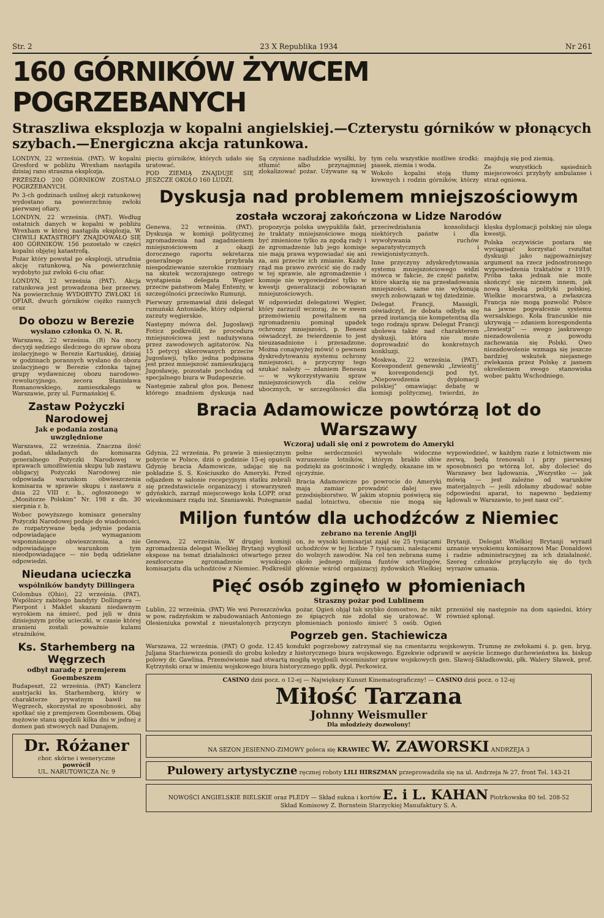Str. 2 23 X Republika 1934 Nr 261
160 GÓRNIKÓW ŻYWCEM POGRZEBANYCH
Straszliwa eksplozja w kopalni angielskiej.—Czterystu górników w płonących szybach.—Energiczna akcja ratunkowa.
LONDYN, 22 września. (PAT). W kopalni Gresford w pobliżu Wrexham nastąpiła dzisiaj rano straszna eksplozja.
PRZESZŁO 200 GÓRNIKÓW ZOSTAŁO POGRZEBANYCH.
Po 3-ch godzinach usilnej akcji ratunkowej wydostano na powierzchnię zwłoki pierwszej ofiary.
LONDYN, 22 września. (PAT). Według ostatnich danych w kopalni w pobliżu Wrexham w której nastąpiła eksplozja, W CHWILI KATASTROFY ZNAJDOWAŁO SIĘ 400 GÓRNIKÓW. 156 pozostało w części kopalni objętej katastrofą.
Pożar który powstał po eksplozji, utrudnia akcję ratunkową. Na powierzchnię wydobyto już zwłoki 6-ciu ofiar.
LONDYN, 12 września (PAT). Akcja ratunkowa jest prowadzona bez przerwy. Na powierzchnię WYDOBYTO ZWŁOKI 16 OFIAR. dwuch górników ciężko rannych oraz
Do obozu w Berezie
wysłano członka O. N. R.
Warszawa, 22 września. (B) Na mocy decyzji sędziego śledczego do spraw obozu izolacyjnego w Berezie Kartuskiej, dzisiaj w godzinach porannych wysłano do obozu izolacyjnego w Berezie członka tajnej grupy wydawniczej obozu narodowo-rewolucyjnego, zecera Stanisława Romanowskiego, zamieszkałego w Warszawie, przy ul. Furmańskiej 6.
Zastaw Pożyczki Narodowej
Jak e podania zostaną uwzględnione
Warszawa, 22 września. Znaczna ilość podań, składanych do komisarza generalnego Pożyczki Narodowej w sprawach umożliwienia skupu lub zastawu obligacyj Pożyczki Narodowej nie odpowiada warunkom obwieszczenia komisarza w sprawie skupu i zastawu z dnia 22 VIII r. b., ogłoszonego w „Monitorze Polskim“ Nr. 198 z dn. 30 sierpnia r. b.
Wobec powyższego komisarz generalny Pożyczki Narodowej podaje do wiadomości, że rozpatrywane będą jedynie podania odpowiadające wymaganiom wspomnianego obwieszczenia, a nie odpowiadające warunkom tym nieodpowiadające — nie będą udzielane odpowiedzi.
Nieudana ucieczka
wspólników bandyty Dillingera
Colombus (Ohio), 22 września. (PAT). Wspólnicy zabitego bandyty Dollingera — Pierpont i Maklet skazani niedawnym wyrokiem na śmierć, pod jęli w dniu dzisiejszym próbę ucieczki, w czasie której zranieni zostali poważnie kulami strażników.
Ks. Starhemberg na Węgrzech
odbył naradę z premjerem Goembeszem
Budapeszt, 22 września. (PAT) Kanclerz austrjacki ks. Starhemberg, który w charakterze prywatnym bawił na Węgrzech, skorzystał ze sposobności, aby spotkać się z premjerem Goembosem. Obaj mężowie stanu spędzili kilka dni w jednej z domen pań stwowych nad Dunajem.
Dr. Różaner
chor. skórne i weneryczne
powrócił
UL. NARUTOWICZA Nr. 9
pięciu górników, których udało się uratować.
POD ZIEMIĄ ZNAJDUJE SIĘ JESZCZE OKOŁO 160 LUDZI.
Są czynione nadludzkie wysiłki, by stłumić albo przynajmniej zlokalizować pożar. Używane są w tym celu wszystkie możliwe środki: piasek, ziemia i woda.
Wokoło kopalni stoją tłumy krewnych i rodzin górników, którzy znajdują się pod ziemią.
Ze wszystkich sąsiednich miejscowości przybyły ambulanse i straż ogniowa.
Dyskusja nad problemem mniejszościowym
została wczoraj zakończona w Lidze Narodów
Genewa, 22 września. (PAT). Dyskusja w komisji politycznej zgromadzenia nad zagadnieniem mniejszościowem z okazji dorocznego raportu sekretarza generalnego przybrała niespodziewanie szerokie rozmiary na skutek wczorajszego ostrego wystąpienia delegata Węgier przeciw państwom Małej Ententy, w szczególności przeciwko Rumunji.
Pierwszy przemawiał dziś delegat rumuński Antoniade, który odpierał zarzuty węgierskie.
Następny mówca del. Jugosławji Foticz podkreślił, że procedura mniejszościowa jest nadużywana przez zawodowych agitatorów. Na 15 petycyj skierowanych przeciw Jugosławji, tylko jedna podpisana jest przez mniejszość zamieszkującą Jugosławję, pozostałe pochodzą od specjalnego biura w Budapeszcie.
Następnie zabrał głos pos. Benesz którego znadniem dyskusja nad propozycja polska uwypukliła fakt, że traktaty mniejszościowe mogą być zmienione tylko za zgodą rady i że zgromadzenie lub jego komisje nie mają prawa wypowiadać się ani za, ani przeciw ich zmianie. Każdy rząd ma prawo zwrócić się do rady w tej sprawie, ale zgromadzenie i komisje nie wypowiedzieć tylko w kwestji generalizacji zobowiązań mniejszościowych.
W odpowiedzi delegatowi Węgier, który zarzucił wczoraj, że w swem przemówieniu powitalnem na zgromadzeniu pominął upadek ochronny mniejszości, p. Benesz oświadczył, że twierdzenie to jest nieuzasadnione i przesadzone. Można conajwyżej mówić o pewnem dyskredytowaniu systemu ochrony mniejszości, a przyczyny tego szukać należy — zdaniem Benesza — w wykorzystywaniu spraw mniejszościowych dla celów ubocznych, w szczególności dla przeciwdziałania konsolidacji niektórych państw i dla wywoływania ruchów separatystycznych i rewizjonistycznych.
Inne przyczyny zdyskredytowania systemu mniejszościowego widzi mówca w fakcie, że część państw, które skarżą się na przesładowania mniejszości, same nie wykonują swych zobowiązań w tej dziedzinie.
Delegat Francji, Massigli, oświadczył, że debata odbyła się przed instancją nie kompetentną dla tego rodzaju spraw. Delegat Francji ubolewa także nad charakterem dyskusji, która nie może doprowadzić do konkretnych konkluzji.
Moskwa, 22 września. (PAT). Korespondent genewski „Izwiestij“ w korespondencji pod tyt. „Niepowodzenia dyplomacji polskiej“ omawiając debatę w komisji politycznej, twierdzi, że klęska dyplomacji polskiej nie ulega kwestji.
Polska oczywiście postara się wyciągnąć korzystać rezultat dyskusji jako najpoważniejszy argument na rzecz jednostronnego wypowiedzenia traktatów z 1919. Próba taka jednak nie może skończyć się niczem innem, jak nową klęską polityki polskiej. Wielkie mocarstwa, a zwłaszcza Francja nie mogą pozwolić Polsce na jawne pogwałcenie systemu wersalskiego. Koła francuskie nie ukrywają — zdaniem korespondenta „Izwiestji“ — swego jaskrawego niezadowolenia z powodu zachowania się Polski. Owo niezadowolenie wzmaga się jeszcze bardziej wskutek niejasnego zwlekania przez Polskę z jasnem określeniem swego stanowiska wobec paktu Wschodniego.
Bracia Adamowicze powtórzą lot do Warszawy
Wczoraj udali się oni z powrotem do Ameryki
Gdynia, 22 września. Po prawie 3 miesięcznym pobycie w Polsce, dziś o godzinie 15-ej opuścili Gdynię bracia Adamowicze, udając się na pokładzie S. S. Kościuszko do Ameryki. Przed odjazdem w salonie recepcyjnym statku zebrali się przedstawiciele organizacyj i stowarzyszeń gdyńskich, zarząd miejscowego koła LOPP, oraz wicekomisarz rządu inż. Szaniawski. Pożegnanie pełne serdeczności wywołało widoczne wzruszenie lotników, którym brakło słów podzięki za gościnność i względy, okazane im w ojczyźnie.
Bracia Adamowicze po powrocie do Ameryki mają zamiar prowadzić dalej swe przedsiębiorstwo. W jakim stopniu poświęcą się nadal lotnictwu, obecnie nie mogą się wypowiedzieć, w każdym razie z lotnictwem nie zerwą, będą trenowali i przy pierwszej sposobności po wtórzą lot, aby dolecieć do Warszawy bez lądowania. „Wszystko — jak mówią — jest zależne od warunków materjalnych — jeśli zdołamy zbudować sobie odpowiedni aparat, to napewno będziemy lądowali w Warszawie, to jest nasz cel“.
Miljon funtów dla uchodźców z Niemiec
zebrano na terenie Anglji
Genewa, 22 września. W drugiej komisji zgromadzenia delegat Wielkiej Brytanji wygłosił ekspose na temat działalności otwartego przez zeszłoroczne zgromadzenie wysokiego komisarjatu dla uchodźców z Niemiec. Podkreślił on, że wysoki komisarjat zajął się 25 tysiącami uchodźców w tej liczbie 7 tysiącami, należącemi do wolnych zawodów. Na cel ten zebrana sumę około jednego miljona funtów szterlingów, głównie wśród organizacyj żydowskich Wielkiej Brytanji. Delegat Wielkiej Brytanji wyraził uznanie wysokiemu komisarzowi Mac Donaldowi i radzie administracyjnej za ich działalność. Szereg członków przyłączyło się do tych wyrazów uznania.
Pięć osób zginęło w płomieniach
Straszny pożar pod Lublinem
Lublin, 22 września. (PAT) We wsi Pereszczówka w pow. radzyńskim w zabudowaniach Antoniego Olesieniuka powstał z nieustalonych przyczyn pożar. Ogień objął tak szybko domostwo, że nikt ze śpiących nie zdołał się uratować. W płomieniach poniosło śmierć 5 osób. Ogień przeniósł się następnie na dom sąsiedni, który również spłonął.
Pogrzeb gen. Stachiewicza
Warszawa, 22 września. (PAT) O godz. 12.45 kondukt pogrzebowy zatrzymał się na cmentarzu wojskowym. Trumnę ze zwłokami ś. p. gen. bryg. Juljana Stachiewicza ponieśli do grobu koledzy z historycznego biura wojskowego. Egzekwie odprawił w asyście licznego duchowieństwa ks. biskup polowy dr. Gawlina. Przemówienie nad otwartą mogiłą wygłosili wiceminister spraw wojskowych gen. Sławoj-Składkowski, płk. Walery Sławek, prof. Kętrzyński oraz w imieniu wojskowego biura historycznego ppłk. dypl. Perkowicz.
CASINO dziś pocz. o 12-ej — Największy Kunszt Kinematograficzny! — CASINO dziś pocz. o 12-ej
Miłość Tarzana
Johnny Weismuller
Dla młodzieży dozwolony!
NA SEZON JESIENNO-ZIMOWY poleca się KRAWIEC W. ZAWORSKI ANDRZEJA 3
Pulowery artystyczne ręcznej roboty LILI HIRSZMAN przeprowadziła się na ul. Andrzeja № 27, front Tel. 143-21
NOWOŚCI ANGIELSKIE BIELSKIE oraz PLEDY — Skład sukna i kortów E. i L. KAHAN Piotrkowska 80 tel. 208-52
Skład Komisowy Z. Bornstein Starzyckiej Manufaktury S. A.